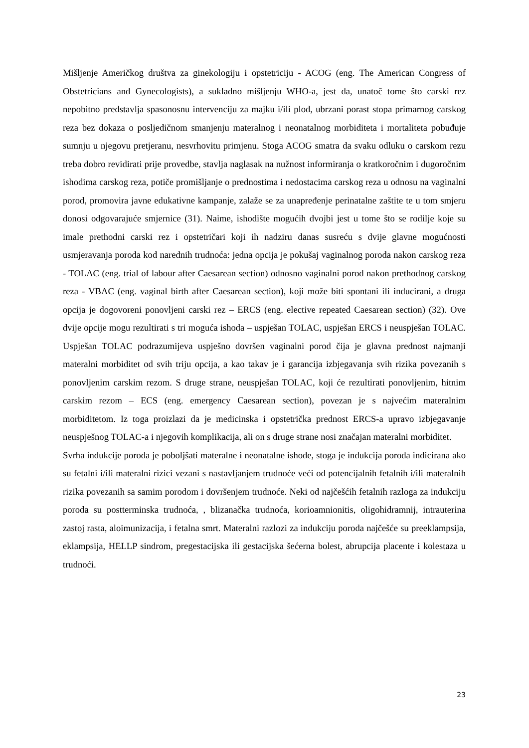Mišljenje Američkog društva za ginekologiju i opstetriciju - ACOG (eng. The American Congress of Obstetricians and Gynecologists), a sukladno mišljenju WHO-a, jest da, unatoč tome što carski rez nepobitno predstavlja spasonosnu intervenciju za majku i/ili plod, ubrzani porast stopa primarnog carskog reza bez dokaza o posljedičnom smanjenju materalnog i neonatalnog morbiditeta i mortaliteta pobuđuje sumnju u njegovu pretjeranu, nesvrhovitu primjenu. Stoga ACOG smatra da svaku odluku o carskom rezu treba dobro revidirati prije provedbe, stavlja naglasak na nužnost informiranja o kratkoročnim i dugoročnim ishodima carskog reza, potiče promišljanje o prednostima i nedostacima carskog reza u odnosu na vaginalni porod, promovira javne edukativne kampanje, zalaže se za unapređenje perinatalne zaštite te u tom smjeru donosi odgovarajuće smjernice (31). Naime, ishodište mogućih dvojbi jest u tome što se rodilje koje su imale prethodni carski rez i opstetričari koji ih nadziru danas susreću s dvije glavne mogućnosti usmjeravanja poroda kod narednih trudnoća: jedna opcija je pokušaj vaginalnog poroda nakon carskog reza - TOLAC (eng. trial of labour after Caesarean section) odnosno vaginalni porod nakon prethodnog carskog reza - VBAC (eng. vaginal birth after Caesarean section), koji može biti spontani ili inducirani, a druga opcija je dogovoreni ponovljeni carski rez – ERCS (eng. elective repeated Caesarean section) (32). Ove dvije opcije mogu rezultirati s tri moguća ishoda – uspješan TOLAC, uspješan ERCS i neuspješan TOLAC. Uspješan TOLAC podrazumijeva uspješno dovršen vaginalni porod čija je glavna prednost najmanji materalni morbiditet od svih triju opcija, a kao takav je i garancija izbjegavanja svih rizika povezanih s ponovljenim carskim rezom. S druge strane, neuspješan TOLAC, koji će rezultirati ponovljenim, hitnim carskim rezom – ECS (eng. emergency Caesarean section), povezan je s najvećim materalnim morbiditetom. Iz toga proizlazi da je medicinska i opstetrička prednost ERCS-a upravo izbjegavanje neuspješnog TOLAC-a i njegovih komplikacija, ali on s druge strane nosi značajan materalni morbiditet.
Svrha indukcije poroda je poboljšati materalne i neonatalne ishode, stoga je indukcija poroda indicirana ako su fetalni i/ili materalni rizici vezani s nastavljanjem trudnoće veći od potencijalnih fetalnih i/ili materalnih rizika povezanih sa samim porodom i dovršenjem trudnoće. Neki od najčešćih fetalnih razloga za indukciju poroda su postterminska trudnoća, , blizanačka trudnoća, korioamnionitis, oligohidramnij, intrauterina zastoj rasta, aloimunizacija, i fetalna smrt. Materalni razlozi za indukciju poroda najčešće su preeklampsija, eklampsija, HELLP sindrom, pregestacijska ili gestacijska šećerna bolest, abrupcija placente i kolestaza u trudnoći.
23